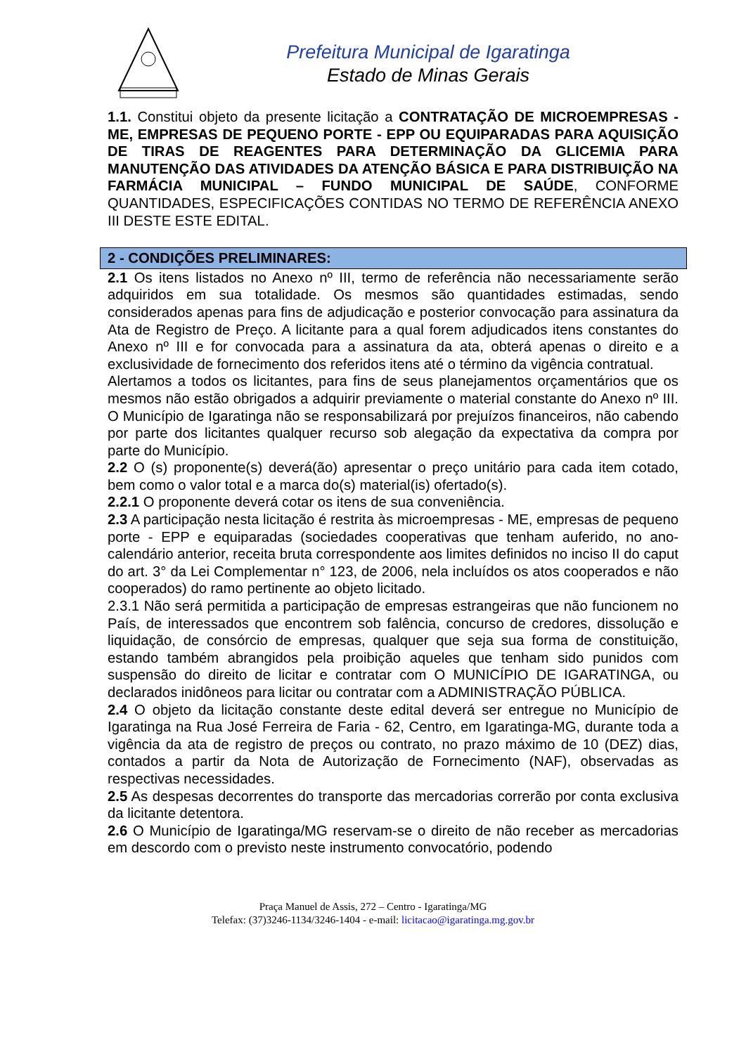Prefeitura Municipal de Igaratinga
Estado de Minas Gerais
1.1. Constitui objeto da presente licitação a CONTRATAÇÃO DE MICROEMPRESAS - ME, EMPRESAS DE PEQUENO PORTE - EPP OU EQUIPARADAS PARA AQUISIÇÃO DE TIRAS DE REAGENTES PARA DETERMINAÇÃO DA GLICEMIA PARA MANUTENÇÃO DAS ATIVIDADES DA ATENÇÃO BÁSICA E PARA DISTRIBUIÇÃO NA FARMÁCIA MUNICIPAL – FUNDO MUNICIPAL DE SAÚDE, CONFORME QUANTIDADES, ESPECIFICAÇÕES CONTIDAS NO TERMO DE REFERÊNCIA ANEXO III DESTE ESTE EDITAL.
2 - CONDIÇÕES PRELIMINARES:
2.1 Os itens listados no Anexo nº III, termo de referência não necessariamente serão adquiridos em sua totalidade. Os mesmos são quantidades estimadas, sendo considerados apenas para fins de adjudicação e posterior convocação para assinatura da Ata de Registro de Preço. A licitante para a qual forem adjudicados itens constantes do Anexo nº III e for convocada para a assinatura da ata, obterá apenas o direito e a exclusividade de fornecimento dos referidos itens até o término da vigência contratual.
Alertamos a todos os licitantes, para fins de seus planejamentos orçamentários que os mesmos não estão obrigados a adquirir previamente o material constante do Anexo nº III. O Município de Igaratinga não se responsabilizará por prejuízos financeiros, não cabendo por parte dos licitantes qualquer recurso sob alegação da expectativa da compra por parte do Município.
2.2 O (s) proponente(s) deverá(ão) apresentar o preço unitário para cada item cotado, bem como o valor total e a marca do(s) material(is) ofertado(s).
2.2.1 O proponente deverá cotar os itens de sua conveniência.
2.3 A participação nesta licitação é restrita às microempresas - ME, empresas de pequeno porte - EPP e equiparadas (sociedades cooperativas que tenham auferido, no ano-calendário anterior, receita bruta correspondente aos limites definidos no inciso II do caput do art. 3° da Lei Complementar n° 123, de 2006, nela incluídos os atos cooperados e não cooperados) do ramo pertinente ao objeto licitado.
2.3.1 Não será permitida a participação de empresas estrangeiras que não funcionem no País, de interessados que encontrem sob falência, concurso de credores, dissolução e liquidação, de consórcio de empresas, qualquer que seja sua forma de constituição, estando também abrangidos pela proibição aqueles que tenham sido punidos com suspensão do direito de licitar e contratar com O MUNICÍPIO DE IGARATINGA, ou declarados inidôneos para licitar ou contratar com a ADMINISTRAÇÃO PÚBLICA.
2.4 O objeto da licitação constante deste edital deverá ser entregue no Município de Igaratinga na Rua José Ferreira de Faria - 62, Centro, em Igaratinga-MG, durante toda a vigência da ata de registro de preços ou contrato, no prazo máximo de 10 (DEZ) dias, contados a partir da Nota de Autorização de Fornecimento (NAF), observadas as respectivas necessidades.
2.5 As despesas decorrentes do transporte das mercadorias correrão por conta exclusiva da licitante detentora.
2.6 O Município de Igaratinga/MG reservam-se o direito de não receber as mercadorias em descordo com o previsto neste instrumento convocatório, podendo
Praça Manuel de Assis, 272 – Centro - Igaratinga/MG
Telefax: (37)3246-1134/3246-1404 - e-mail: licitacao@igaratinga.mg.gov.br